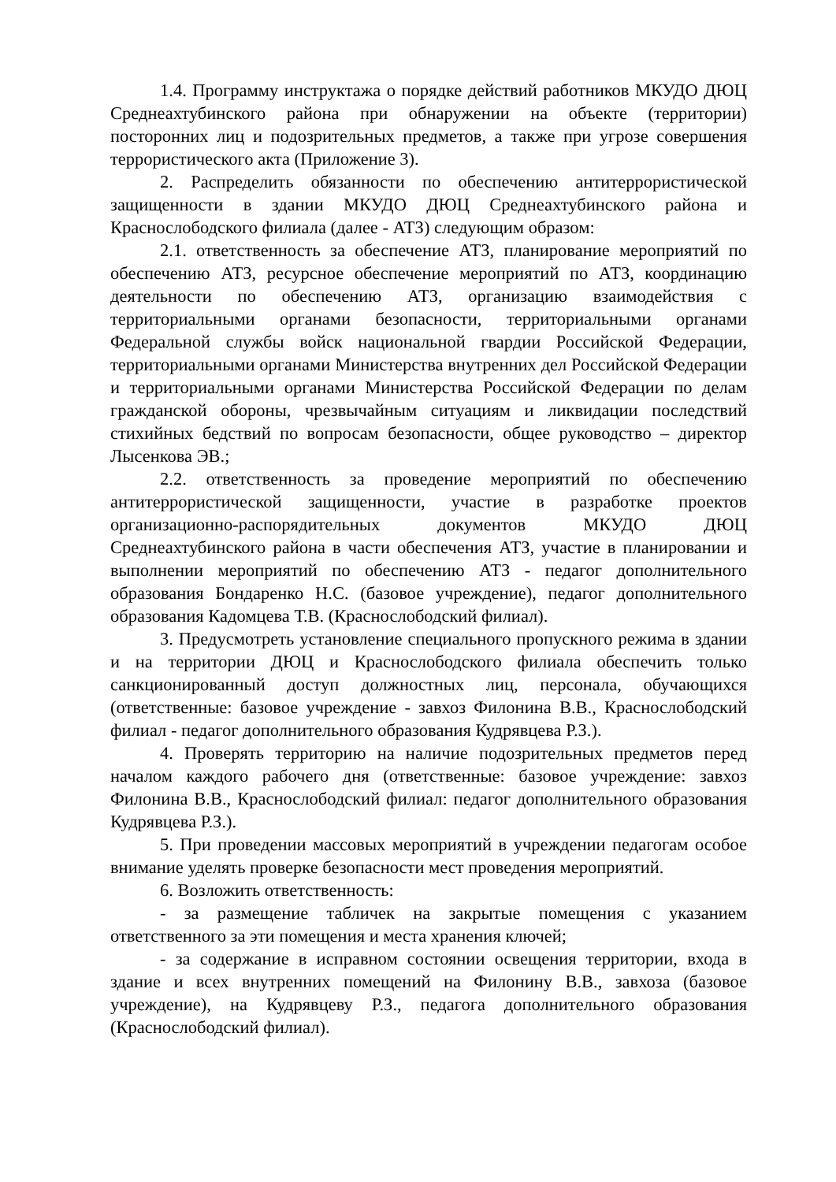1.4. Программу инструктажа о порядке действий работников МКУДО ДЮЦ Среднеахтубинского района при обнаружении на объекте (территории) посторонних лиц и подозрительных предметов, а также при угрозе совершения террористического акта (Приложение 3).
2. Распределить обязанности по обеспечению антитеррористической защищенности в здании МКУДО ДЮЦ Среднеахтубинского района и Краснослободского филиала (далее - АТЗ) следующим образом:
2.1. ответственность за обеспечение АТЗ, планирование мероприятий по обеспечению АТЗ, ресурсное обеспечение мероприятий по АТЗ, координацию деятельности по обеспечению АТЗ, организацию взаимодействия с территориальными органами безопасности, территориальными органами Федеральной службы войск национальной гвардии Российской Федерации, территориальными органами Министерства внутренних дел Российской Федерации и территориальными органами Министерства Российской Федерации по делам гражданской обороны, чрезвычайным ситуациям и ликвидации последствий стихийных бедствий по вопросам безопасности, общее руководство – директор Лысенкова ЭВ.;
2.2. ответственность за проведение мероприятий по обеспечению антитеррористической защищенности, участие в разработке проектов организационно-распорядительных документов МКУДО ДЮЦ Среднеахтубинского района в части обеспечения АТЗ, участие в планировании и выполнении мероприятий по обеспечению АТЗ - педагог дополнительного образования Бондаренко Н.С. (базовое учреждение), педагог дополнительного образования Кадомцева Т.В. (Краснослободский филиал).
3. Предусмотреть установление специального пропускного режима в здании и на территории ДЮЦ и Краснослободского филиала обеспечить только санкционированный доступ должностных лиц, персонала, обучающихся (ответственные: базовое учреждение - завхоз Филонина В.В., Краснослободский филиал - педагог дополнительного образования Кудрявцева Р.З.).
4. Проверять территорию на наличие подозрительных предметов перед началом каждого рабочего дня (ответственные: базовое учреждение: завхоз Филонина В.В., Краснослободский филиал: педагог дополнительного образования Кудрявцева Р.З.).
5. При проведении массовых мероприятий в учреждении педагогам особое внимание уделять проверке безопасности мест проведения мероприятий.
6. Возложить ответственность:
- за размещение табличек на закрытые помещения с указанием ответственного за эти помещения и места хранения ключей;
- за содержание в исправном состоянии освещения территории, входа в здание и всех внутренних помещений на Филонину В.В., завхоза (базовое учреждение), на Кудрявцеву Р.З., педагога дополнительного образования (Краснослободский филиал).